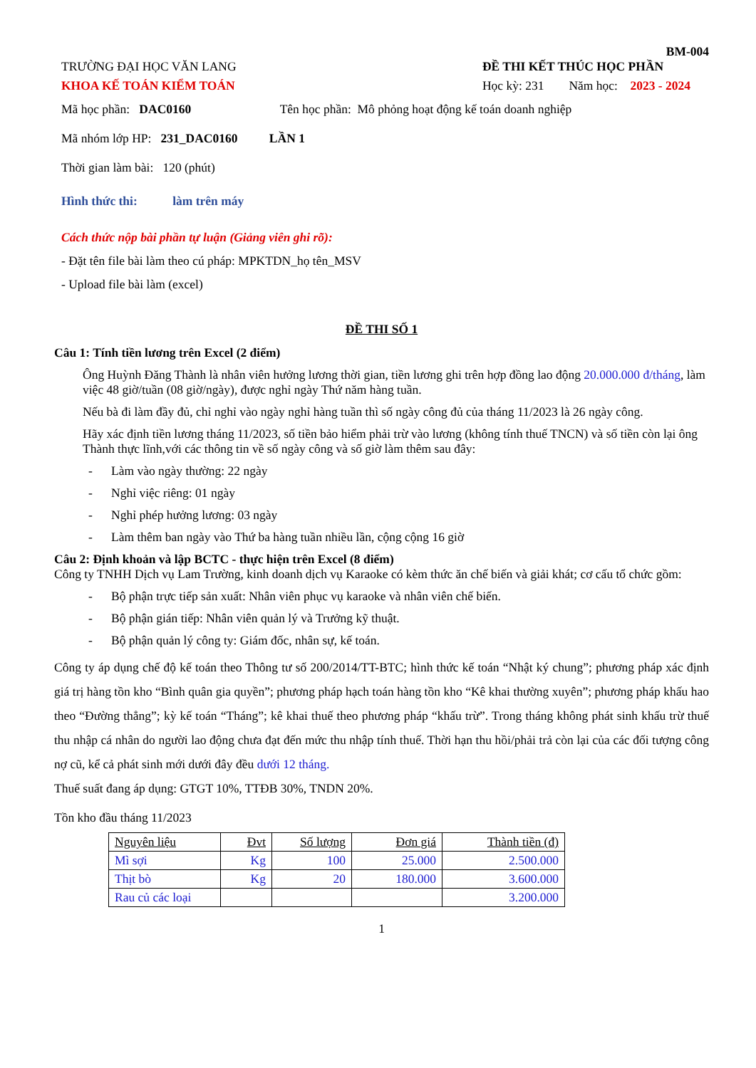BM-004
TRƯỜNG ĐẠI HỌC VĂN LANG
KHOA KẾ TOÁN KIỂM TOÁN
ĐỀ THI KẾT THÚC HỌC PHẦN
Học kỳ: 231 Năm học: 2023 - 2024
Mã học phần: DAC0160 Tên học phần: Mô phỏng hoạt động kế toán doanh nghiệp
Mã nhóm lớp HP: 231_DAC0160 LẦN 1
Thời gian làm bài: 120 (phút)
Hình thức thi: làm trên máy
Cách thức nộp bài phần tự luận (Giảng viên ghi rõ):
- Đặt tên file bài làm theo cú pháp: MPKTDN_họ tên_MSV
- Upload file bài làm (excel)
ĐỀ THI SỐ 1
Câu 1: Tính tiền lương trên Excel (2 điểm)
Ông Huỳnh Đăng Thành là nhân viên hưởng lương thời gian, tiền lương ghi trên hợp đồng lao động 20.000.000 đ/tháng, làm việc 48 giờ/tuần (08 giờ/ngày), được nghỉ ngày Thứ năm hàng tuần.
Nếu bà đi làm đầy đủ, chỉ nghỉ vào ngày nghỉ hàng tuần thì số ngày công đủ của tháng 11/2023 là 26 ngày công.
Hãy xác định tiền lương tháng 11/2023, số tiền bảo hiểm phải trừ vào lương (không tính thuế TNCN) và số tiền còn lại ông Thành thực lĩnh,với các thông tin về số ngày công và số giờ làm thêm sau đây:
- Làm vào ngày thường: 22 ngày
- Nghỉ việc riêng: 01 ngày
- Nghỉ phép hưởng lương: 03 ngày
- Làm thêm ban ngày vào Thứ ba hàng tuần nhiều lần, cộng cộng 16 giờ
Câu 2: Định khoản và lập BCTC - thực hiện trên Excel (8 điểm)
Công ty TNHH Dịch vụ Lam Trường, kinh doanh dịch vụ Karaoke có kèm thức ăn chế biến và giải khát; cơ cấu tổ chức gồm:
- Bộ phận trực tiếp sản xuất: Nhân viên phục vụ karaoke và nhân viên chế biến.
- Bộ phận gián tiếp: Nhân viên quản lý và Trưởng kỹ thuật.
- Bộ phận quản lý công ty: Giám đốc, nhân sự, kế toán.
Công ty áp dụng chế độ kế toán theo Thông tư số 200/2014/TT-BTC; hình thức kế toán “Nhật ký chung”; phương pháp xác định giá trị hàng tồn kho “Bình quân gia quyền”; phương pháp hạch toán hàng tồn kho “Kê khai thường xuyên”; phương pháp khấu hao theo “Đường thẳng”; kỳ kế toán “Tháng”; kê khai thuế theo phương pháp “khấu trừ”. Trong tháng không phát sinh khấu trừ thuế thu nhập cá nhân do người lao động chưa đạt đến mức thu nhập tính thuế. Thời hạn thu hồi/phải trả còn lại của các đối tượng công nợ cũ, kể cả phát sinh mới dưới đây đều dưới 12 tháng.
Thuế suất đang áp dụng: GTGT 10%, TTĐB 30%, TNDN 20%.
Tồn kho đầu tháng 11/2023
| Nguyên liệu | Đvt | Số lượng | Đơn giá | Thành tiền (đ) |
| --- | --- | --- | --- | --- |
| Mì sợi | Kg | 100 | 25.000 | 2.500.000 |
| Thịt bò | Kg | 20 | 180.000 | 3.600.000 |
| Rau củ các loại | | | | 3.200.000 |
1